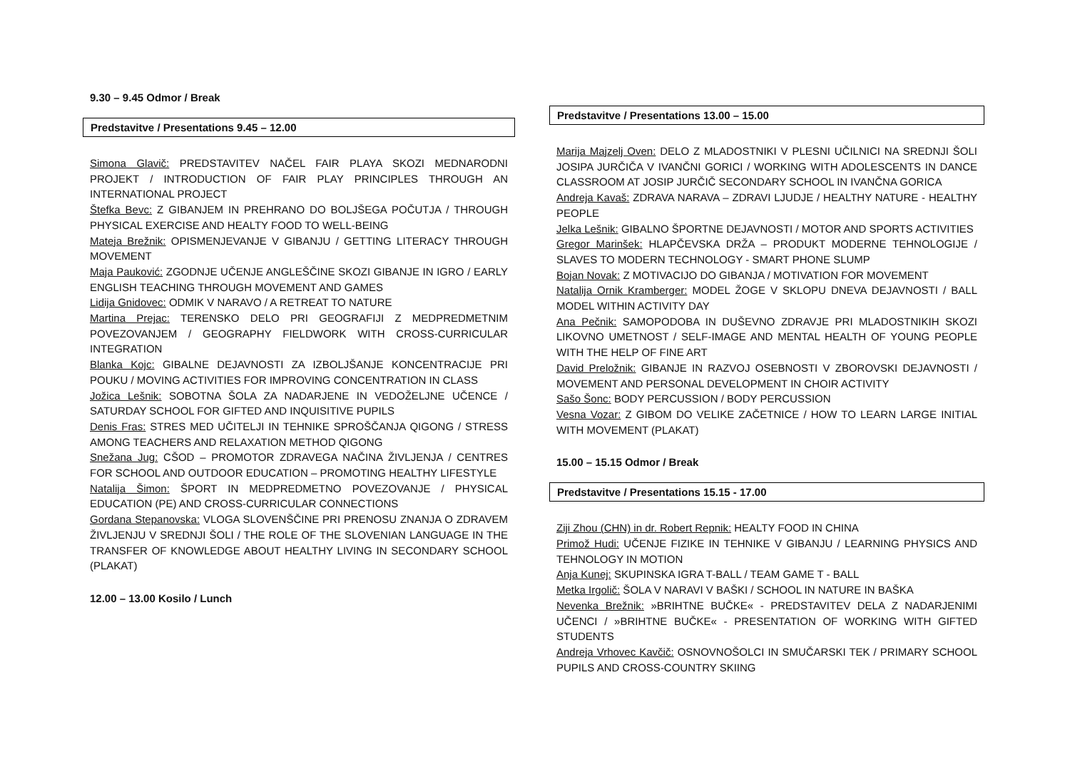9.30 – 9.45 Odmor / Break
Predstavitve / Presentations 9.45 – 12.00
Simona Glavič: PREDSTAVITEV NAČEL FAIR PLAYA SKOZI MEDNARODNI PROJEKT / INTRODUCTION OF FAIR PLAY PRINCIPLES THROUGH AN INTERNATIONAL PROJECT
Štefka Bevc: Z GIBANJEM IN PREHRANO DO BOLJŠEGA POČUTJA / THROUGH PHYSICAL EXERCISE AND HEALTY FOOD TO WELL-BEING
Mateja Brežnik: OPISMENJEVANJE V GIBANJU / GETTING LITERACY THROUGH MOVEMENT
Maja Pauković: ZGODNJE UČENJE ANGLEŠČINE SKOZI GIBANJE IN IGRO / EARLY ENGLISH TEACHING THROUGH MOVEMENT AND GAMES
Lidija Gnidovec: ODMIK V NARAVO / A RETREAT TO NATURE
Martina Prejac: TERENSKO DELO PRI GEOGRAFIJI Z MEDPREDMETNIM POVEZOVANJEM / GEOGRAPHY FIELDWORK WITH CROSS-CURRICULAR INTEGRATION
Blanka Kojc: GIBALNE DEJAVNOSTI ZA IZBOLJŠANJE KONCENTRACIJE PRI POUKU / MOVING ACTIVITIES FOR IMPROVING CONCENTRATION IN CLASS
Jožica Lešnik: SOBOTNA ŠOLA ZA NADARJENE IN VEDOŽELJNE UČENCE / SATURDAY SCHOOL FOR GIFTED AND INQUISITIVE PUPILS
Denis Fras: STRES MED UČITELJI IN TEHNIKE SPROŠČANJA QIGONG / STRESS AMONG TEACHERS AND RELAXATION METHOD QIGONG
Snežana Jug: CŠOD – PROMOTOR ZDRAVEGA NAČINA ŽIVLJENJA / CENTRES FOR SCHOOL AND OUTDOOR EDUCATION – PROMOTING HEALTHY LIFESTYLE
Natalija Šimon: ŠPORT IN MEDPREDMETNO POVEZOVANJE / PHYSICAL EDUCATION (PE) AND CROSS-CURRICULAR CONNECTIONS
Gordana Stepanovska: VLOGA SLOVENŠČINE PRI PRENOSU ZNANJA O ZDRAVEM ŽIVLJENJU V SREDNJI ŠOLI / THE ROLE OF THE SLOVENIAN LANGUAGE IN THE TRANSFER OF KNOWLEDGE ABOUT HEALTHY LIVING IN SECONDARY SCHOOL (PLAKAT)
12.00 – 13.00 Kosilo / Lunch
Predstavitve / Presentations 13.00 – 15.00
Marija Majzelj Oven: DELO Z MLADOSTNIKI V PLESNI UČILNICI NA SREDNJI ŠOLI JOSIPA JURČIČA V IVANČNI GORICI / WORKING WITH ADOLESCENTS IN DANCE CLASSROOM AT JOSIP JURČIČ SECONDARY SCHOOL IN IVANČNA GORICA
Andreja Kavaš: ZDRAVA NARAVA – ZDRAVI LJUDJE / HEALTHY NATURE - HEALTHY PEOPLE
Jelka Lešnik: GIBALNO ŠPORTNE DEJAVNOSTI / MOTOR AND SPORTS ACTIVITIES
Gregor Marinšek: HLAPČEVSKA DRŽA – PRODUKT MODERNE TEHNOLOGIJE / SLAVES TO MODERN TECHNOLOGY - SMART PHONE SLUMP
Bojan Novak: Z MOTIVACIJO DO GIBANJA / MOTIVATION FOR MOVEMENT
Natalija Ornik Kramberger: MODEL ŽOGE V SKLOPU DNEVA DEJAVNOSTI / BALL MODEL WITHIN ACTIVITY DAY
Ana Pečnik: SAMOPODOBA IN DUŠEVNO ZDRAVJE PRI MLADOSTNIKIH SKOZI LIKOVNO UMETNOST / SELF-IMAGE AND MENTAL HEALTH OF YOUNG PEOPLE WITH THE HELP OF FINE ART
David Preložnik: GIBANJE IN RAZVOJ OSEBNOSTI V ZBOROVSKI DEJAVNOSTI / MOVEMENT AND PERSONAL DEVELOPMENT IN CHOIR ACTIVITY
Sašo Šonc: BODY PERCUSSION / BODY PERCUSSION
Vesna Vozar: Z GIBOM DO VELIKE ZAČETNICE / HOW TO LEARN LARGE INITIAL WITH MOVEMENT (PLAKAT)
15.00 – 15.15 Odmor / Break
Predstavitve / Presentations 15.15 - 17.00
Ziji Zhou (CHN) in dr. Robert Repnik: HEALTY FOOD IN CHINA
Primož Hudi: UČENJE FIZIKE IN TEHNIKE V GIBANJU / LEARNING PHYSICS AND TEHNOLOGY IN MOTION
Anja Kunej: SKUPINSKA IGRA T-BALL / TEAM GAME T - BALL
Metka Irgolič: ŠOLA V NARAVI V BAŠKI / SCHOOL IN NATURE IN BAŠKA
Nevenka Brežnik: »BRIHTNE BUČKE« - PREDSTAVITEV DELA Z NADARJENIMI UČENCI / »BRIHTNE BUČKE« - PRESENTATION OF WORKING WITH GIFTED STUDENTS
Andreja Vrhovec Kavčič: OSNOVNOŠOLCI IN SMUČARSKI TEK / PRIMARY SCHOOL PUPILS AND CROSS-COUNTRY SKIING